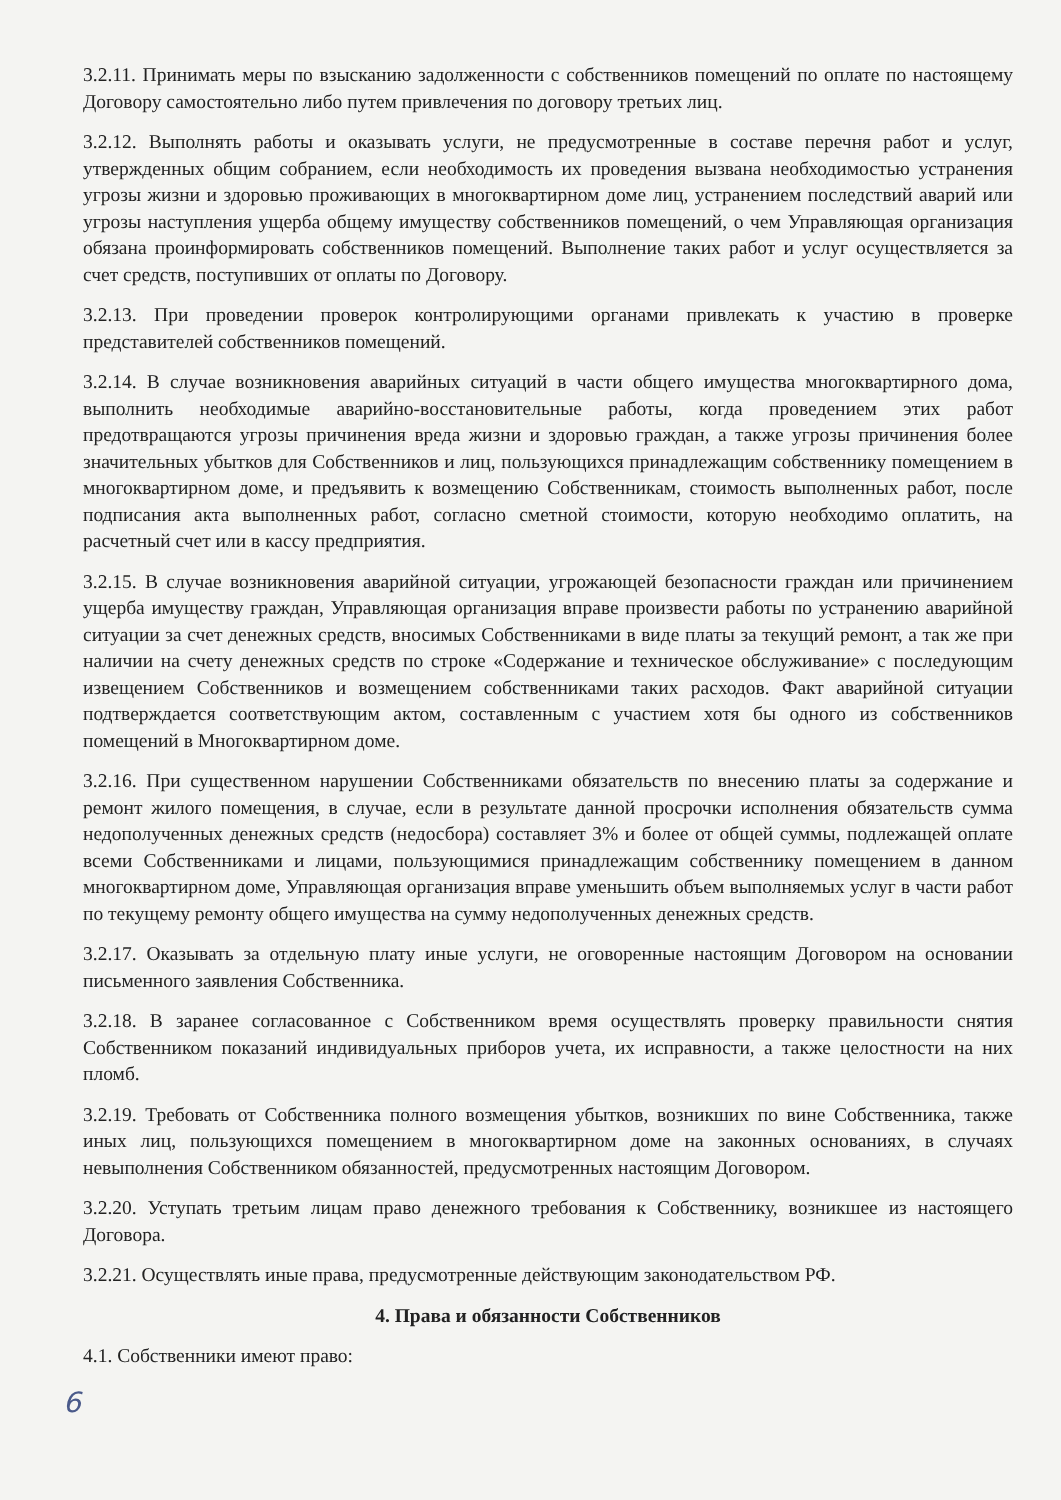3.2.11. Принимать меры по взысканию задолженности с собственников помещений по оплате по настоящему Договору самостоятельно либо путем привлечения по договору третьих лиц.
3.2.12. Выполнять работы и оказывать услуги, не предусмотренные в составе перечня работ и услуг, утвержденных общим собранием, если необходимость их проведения вызвана необходимостью устранения угрозы жизни и здоровью проживающих в многоквартирном доме лиц, устранением последствий аварий или угрозы наступления ущерба общему имуществу собственников помещений, о чем Управляющая организация обязана проинформировать собственников помещений. Выполнение таких работ и услуг осуществляется за счет средств, поступивших от оплаты по Договору.
3.2.13. При проведении проверок контролирующими органами привлекать к участию в проверке представителей собственников помещений.
3.2.14. В случае возникновения аварийных ситуаций в части общего имущества многоквартирного дома, выполнить необходимые аварийно-восстановительные работы, когда проведением этих работ предотвращаются угрозы причинения вреда жизни и здоровью граждан, а также угрозы причинения более значительных убытков для Собственников и лиц, пользующихся принадлежащим собственнику помещением в многоквартирном доме, и предъявить к возмещению Собственникам, стоимость выполненных работ, после подписания акта выполненных работ, согласно сметной стоимости, которую необходимо оплатить, на расчетный счет или в кассу предприятия.
3.2.15. В случае возникновения аварийной ситуации, угрожающей безопасности граждан или причинением ущерба имуществу граждан, Управляющая организация вправе произвести работы по устранению аварийной ситуации за счет денежных средств, вносимых Собственниками в виде платы за текущий ремонт, а так же при наличии на счету денежных средств по строке «Содержание и техническое обслуживание» с последующим извещением Собственников и возмещением собственниками таких расходов. Факт аварийной ситуации подтверждается соответствующим актом, составленным с участием хотя бы одного из собственников помещений в Многоквартирном доме.
3.2.16. При существенном нарушении Собственниками обязательств по внесению платы за содержание и ремонт жилого помещения, в случае, если в результате данной просрочки исполнения обязательств сумма недополученных денежных средств (недосбора) составляет 3% и более от общей суммы, подлежащей оплате всеми Собственниками и лицами, пользующимися принадлежащим собственнику помещением в данном многоквартирном доме, Управляющая организация вправе уменьшить объем выполняемых услуг в части работ по текущему ремонту общего имущества на сумму недополученных денежных средств.
3.2.17. Оказывать за отдельную плату иные услуги, не оговоренные настоящим Договором на основании письменного заявления Собственника.
3.2.18. В заранее согласованное с Собственником время осуществлять проверку правильности снятия Собственником показаний индивидуальных приборов учета, их исправности, а также целостности на них пломб.
3.2.19. Требовать от Собственника полного возмещения убытков, возникших по вине Собственника, также иных лиц, пользующихся помещением в многоквартирном доме на законных основаниях, в случаях невыполнения Собственником обязанностей, предусмотренных настоящим Договором.
3.2.20. Уступать третьим лицам право денежного требования к Собственнику, возникшее из настоящего Договора.
3.2.21. Осуществлять иные права, предусмотренные действующим законодательством РФ.
4. Права и обязанности Собственников
4.1. Собственники имеют право:
6